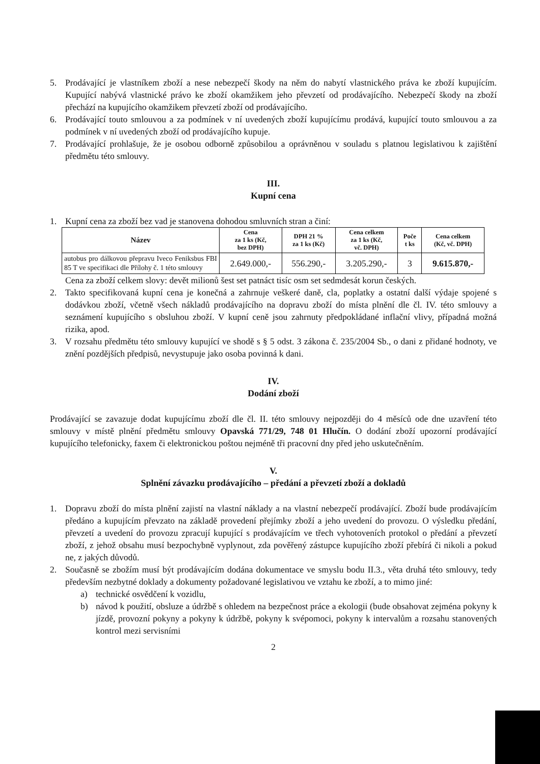5. Prodávající je vlastníkem zboží a nese nebezpečí škody na něm do nabytí vlastnického práva ke zboží kupujícím. Kupující nabývá vlastnické právo ke zboží okamžikem jeho převzetí od prodávajícího. Nebezpečí škody na zboží přechází na kupujícího okamžikem převzetí zboží od prodávajícího.
6. Prodávající touto smlouvou a za podmínek v ní uvedených zboží kupujícímu prodává, kupující touto smlouvou a za podmínek v ní uvedených zboží od prodávajícího kupuje.
7. Prodávající prohlašuje, že je osobou odborně způsobilou a oprávněnou v souladu s platnou legislativou k zajištění předmětu této smlouvy.
III.
Kupní cena
1. Kupní cena za zboží bez vad je stanovena dohodou smluvních stran a činí:
| Název | Cena za 1 ks (Kč, bez DPH) | DPH 21 % za 1 ks (Kč) | Cena celkem za 1 ks (Kč, vč. DPH) | Poče t ks | Cena celkem (Kč, vč. DPH) |
| --- | --- | --- | --- | --- | --- |
| autobus pro dálkovou přepravu Iveco Feniksbus FBI 85 T ve specifikaci dle Přílohy č. 1 této smlouvy | 2.649.000,- | 556.290,- | 3.205.290,- | 3 | 9.615.870,- |
Cena za zboží celkem slovy: devět milionů šest set patnáct tisíc osm set sedmdesát korun českých.
2. Takto specifikovaná kupní cena je konečná a zahrnuje veškeré daně, cla, poplatky a ostatní další výdaje spojené s dodávkou zboží, včetně všech nákladů prodávajícího na dopravu zboží do místa plnění dle čl. IV. této smlouvy a seznámení kupujícího s obsluhou zboží. V kupní ceně jsou zahrnuty předpokládané inflační vlivy, případná možná rizika, apod.
3. V rozsahu předmětu této smlouvy kupující ve shodě s § 5 odst. 3 zákona č. 235/2004 Sb., o dani z přidané hodnoty, ve znění pozdějších předpisů, nevystupuje jako osoba povinná k dani.
IV.
Dodání zboží
Prodávající se zavazuje dodat kupujícímu zboží dle čl. II. této smlouvy nejpozději do 4 měsíců ode dne uzavření této smlouvy v místě plnění předmětu smlouvy Opavská 771/29, 748 01 Hlučín. O dodání zboží upozorní prodávající kupujícího telefonicky, faxem či elektronickou poštou nejméně tři pracovní dny před jeho uskutečněním.
V.
Splnění závazku prodávajícího – předání a převzetí zboží a dokladů
1. Dopravu zboží do místa plnění zajistí na vlastní náklady a na vlastní nebezpečí prodávající. Zboží bude prodávajícím předáno a kupujícím převzato na základě provedení přejímky zboží a jeho uvedení do provozu. O výsledku předání, převzetí a uvedení do provozu zpracují kupující s prodávajícím ve třech vyhotoveních protokol o předání a převzetí zboží, z jehož obsahu musí bezpochybně vyplynout, zda pověřený zástupce kupujícího zboží přebírá či nikoli a pokud ne, z jakých důvodů.
2. Současně se zbožím musí být prodávajícím dodána dokumentace ve smyslu bodu II.3., věta druhá této smlouvy, tedy především nezbytné doklady a dokumenty požadované legislativou ve vztahu ke zboží, a to mimo jiné:
a) technické osvědčení k vozidlu,
b) návod k použití, obsluze a údržbě s ohledem na bezpečnost práce a ekologii (bude obsahovat zejména pokyny k jízdě, provozní pokyny a pokyny k údržbě, pokyny k svépomoci, pokyny k intervalům a rozsahu stanovených kontrol mezi servisními
2